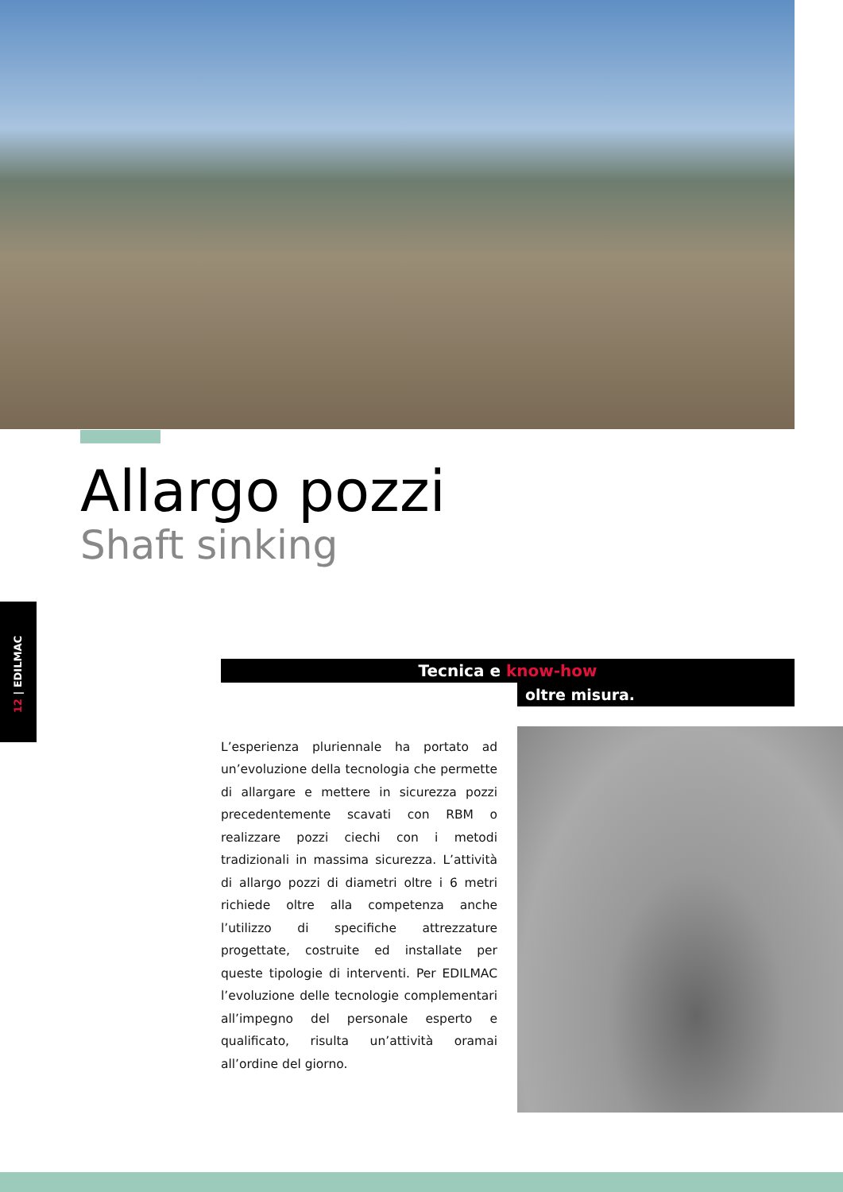Allargo pozzi
Shaft sinking
12 | EDILMAC
Tecnica e know-how
oltre misura.
L’esperienza pluriennale ha portato ad un’evoluzione della tecnologia che permette di allargare e mettere in sicurezza pozzi precedentemente scavati con RBM o realizzare pozzi ciechi con i metodi tradizionali in massima sicurezza. L’attività di allargo pozzi di diametri oltre i 6 metri richiede oltre alla competenza anche l’utilizzo di specifiche attrezzature progettate, costruite ed installate per queste tipologie di interventi. Per EDILMAC l’evoluzione delle tecnologie complementari all’impegno del personale esperto e qualificato, risulta un’attività oramai all’ordine del giorno.